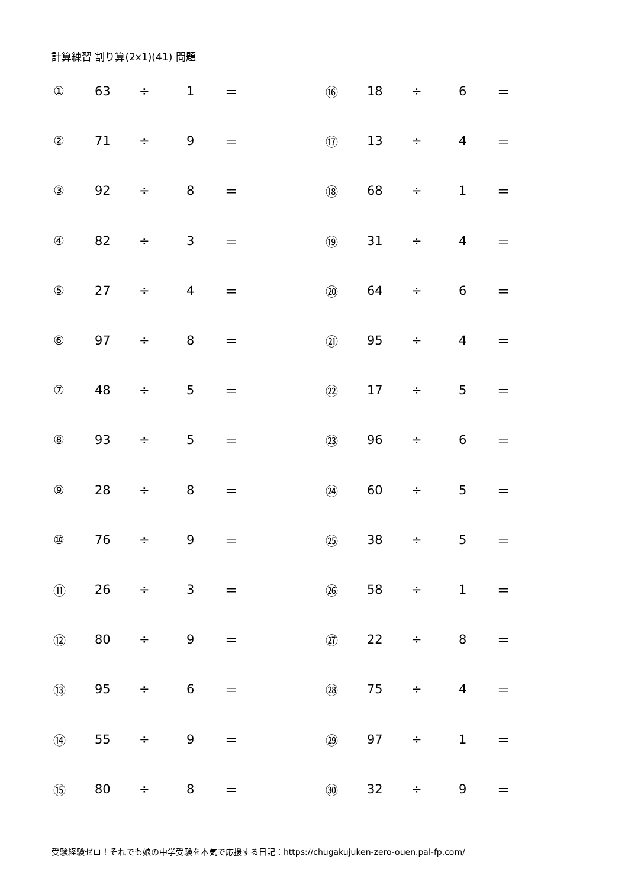計算練習 割り算(2x1)(41) 問題
| ① | 63 | ÷ | 1 | ＝ | ⑯ | 18 | ÷ | 6 | ＝ |
| ② | 71 | ÷ | 9 | ＝ | ⑰ | 13 | ÷ | 4 | ＝ |
| ③ | 92 | ÷ | 8 | ＝ | ⑱ | 68 | ÷ | 1 | ＝ |
| ④ | 82 | ÷ | 3 | ＝ | ⑲ | 31 | ÷ | 4 | ＝ |
| ⑤ | 27 | ÷ | 4 | ＝ | ⑳ | 64 | ÷ | 6 | ＝ |
| ⑥ | 97 | ÷ | 8 | ＝ | ㉑ | 95 | ÷ | 4 | ＝ |
| ⑦ | 48 | ÷ | 5 | ＝ | ㉒ | 17 | ÷ | 5 | ＝ |
| ⑧ | 93 | ÷ | 5 | ＝ | ㉓ | 96 | ÷ | 6 | ＝ |
| ⑨ | 28 | ÷ | 8 | ＝ | ㉔ | 60 | ÷ | 5 | ＝ |
| ⑩ | 76 | ÷ | 9 | ＝ | ㉕ | 38 | ÷ | 5 | ＝ |
| ⑪ | 26 | ÷ | 3 | ＝ | ㉖ | 58 | ÷ | 1 | ＝ |
| ⑫ | 80 | ÷ | 9 | ＝ | ㉗ | 22 | ÷ | 8 | ＝ |
| ⑬ | 95 | ÷ | 6 | ＝ | ㉘ | 75 | ÷ | 4 | ＝ |
| ⑭ | 55 | ÷ | 9 | ＝ | ㉙ | 97 | ÷ | 1 | ＝ |
| ⑮ | 80 | ÷ | 8 | ＝ | ㉚ | 32 | ÷ | 9 | ＝ |
受験経験ゼロ！それでも娘の中学受験を本気で応援する日記：https://chugakujuken-zero-ouen.pal-fp.com/